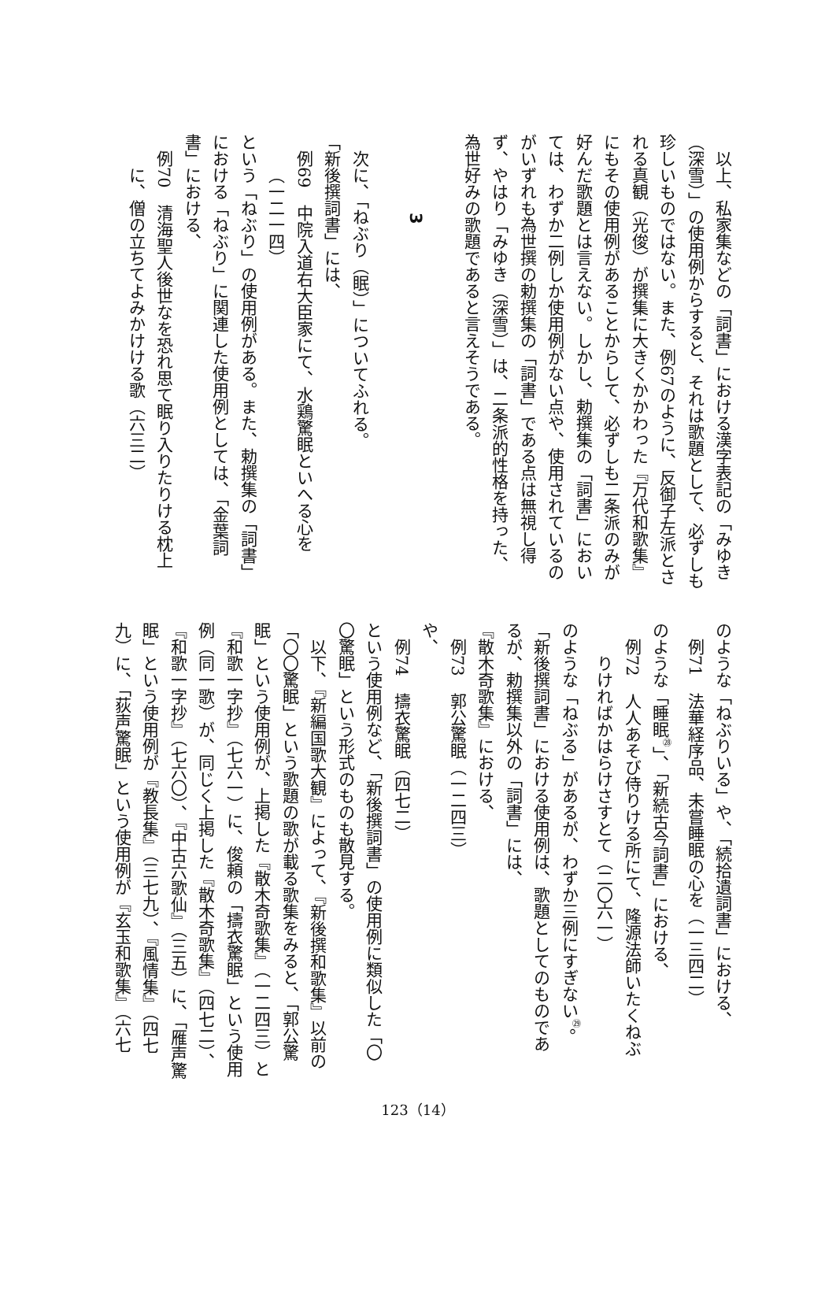以上、私家集などの「詞書」における漢字表記の「みゆき
（深雪）」の使用例からすると、それは歌題として、必ずしも
珍しいものではない。また、例67のように、反御子左派とさ
れる真観（光俊）が撰集に大きくかかわった『万代和歌集』
にもその使用例があることからして、必ずしも二条派のみが
好んだ歌題とは言えない。しかし、勅撰集の「詞書」におい
ては、わずか二例しか使用例がない点や、使用されているの
がいずれも為世撰の勅撰集の「詞書」である点は無視し得
ず、やはり「みゆき（深雪）」は、二条派的性格を持った、
為世好みの歌題であると言えそうである。
　
3
　
　次に、「ねぶり（眠）」についてふれる。
「新後撰詞書」には、
　例69　中院入道右大臣家にて、水鶏驚眠といへる心を
（一二一四）
という「ねぶり」の使用例がある。また、勅撰集の「詞書」
における「ねぶり」に関連した使用例としては、「金葉詞
書」における、
　例70　清海聖人後世なを恐れ思て眠り入りたりける枕上
に、僧の立ちてよみかけける歌（六三二）
のような「ねぶりいる」や、「続拾遺詞書」における、
　例71　法華経序品、未嘗睡眠の心を（一三四二）
のような「睡眠<sup>㉘</sup>」、「新続古今詞書」における、
　例72　人人あそび侍りける所にて、隆源法師いたくねぶ
りければかはらけさすとて（二〇六一）
のような「ねぶる」があるが、わずか三例にすぎない<sup>㉙</sup>。
「新後撰詞書」における使用例は、歌題としてのものであ
るが、勅撰集以外の「詞書」には、
『散木奇歌集』における、
　例73　郭公驚眠（一二四三）
や、
　例74　擣衣驚眠（四七二）
という使用例など、「新後撰詞書」の使用例に類似した「〇
〇驚眠」という形式のものも散見する。
　以下、『新編国歌大観』によって、『新後撰和歌集』以前の
「〇〇驚眠」という歌題の歌が載る歌集をみると、「郭公驚
眠」という使用例が、上掲した『散木奇歌集』（一二四三）と
『和歌一字抄』（七六一）に、俊頼の「擣衣驚眠」という使用
例（同一歌）が、同じく上掲した『散木奇歌集』（四七二）、
『和歌一字抄』（七六〇）、『中古六歌仙』（三五）に、「雁声驚
眠」という使用例が『教長集』（三七九）、『風情集』（四七
九）に、「荻声驚眠」という使用例が『玄玉和歌集』（六七
123（14）